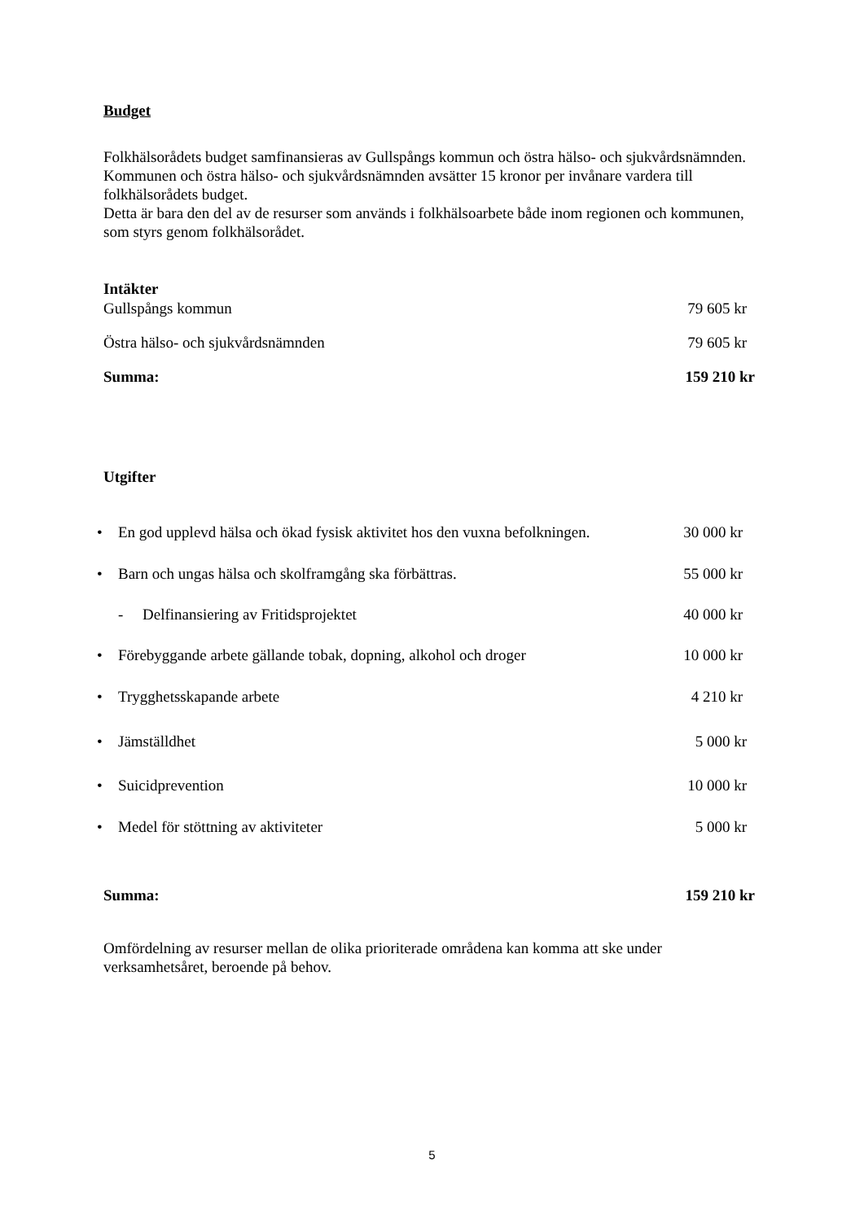Budget
Folkhälsorådets budget samfinansieras av Gullspångs kommun och östra hälso- och sjukvårdsnämnden. Kommunen och östra hälso- och sjukvårdsnämnden avsätter 15 kronor per invånare vardera till folkhälsorådets budget.
Detta är bara den del av de resurser som används i folkhälsoarbete både inom regionen och kommunen, som styrs genom folkhälsorådet.
| Intäkter | |
| Gullspångs kommun | 79 605 kr |
| Östra hälso- och sjukvårdsnämnden | 79 605 kr |
| Summa: | 159 210 kr |
Utgifter
| • | En god upplevd hälsa och ökad fysisk aktivitet hos den vuxna befolkningen. | 30 000 kr |
| • | Barn och ungas hälsa och skolframgång ska förbättras. | 55 000 kr |
| | - Delfinansiering av Fritidsprojektet | 40 000 kr |
| • | Förebyggande arbete gällande tobak, dopning, alkohol och droger | 10 000 kr |
| • | Trygghetsskapande arbete | 4 210 kr |
| • | Jämställdhet | 5 000 kr |
| • | Suicidprevention | 10 000 kr |
| • | Medel för stöttning av aktiviteter | 5 000 kr |
| Summa: | 159 210 kr |
Omfördelning av resurser mellan de olika prioriterade områdena kan komma att ske under verksamhetsåret, beroende på behov.
5